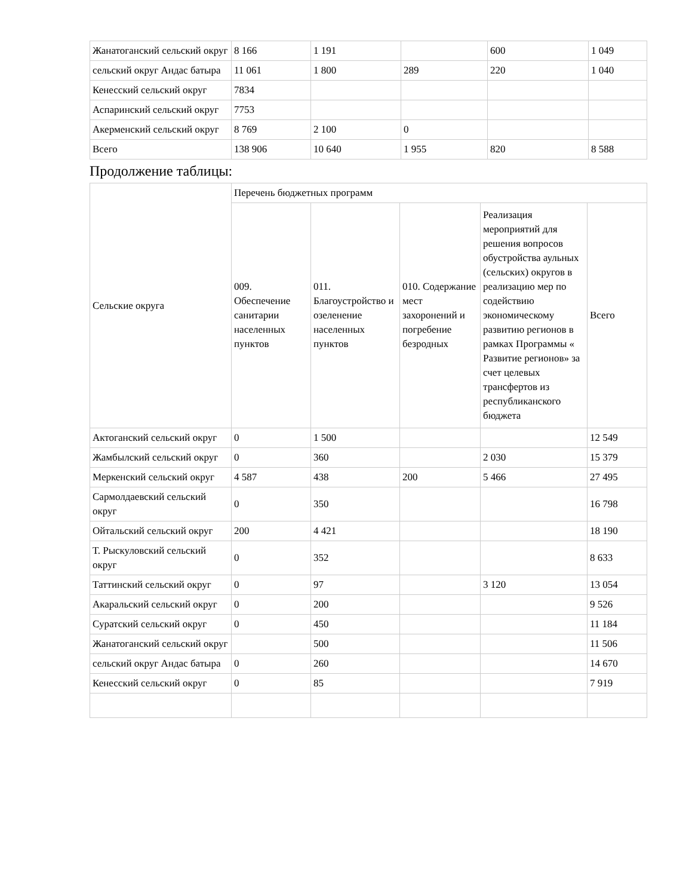| Жанатоганский сельский округ | 8 166 | 1 191 | | 600 | 1 049 |
| сельский округ Андас батыра | 11 061 | 1 800 | 289 | 220 | 1 040 |
| Кенесский сельский округ | 7834 | | | | |
| Аспаринский сельский округ | 7753 | | | | |
| Акерменский сельский округ | 8 769 | 2 100 | 0 | | |
| Всего | 138 906 | 10 640 | 1 955 | 820 | 8 588 |
Продолжение таблицы:
| Сельские округа | Перечень бюджетных программ | | | | |
| | 009. Обеспечение санитарии населенных пунктов | 011. Благоустройство и озеленение населенных пунктов | 010. Содержание мест захоронений и погребение безродных | Реализация мероприятий для решения вопросов обустройства аульных (сельских) округов в реализацию мер по содействию экономическому развитию регионов в рамках Программы « Развитие регионов» за счет целевых трансфертов из республиканского бюджета | Всего |
| Актоганский сельский округ | 0 | 1 500 | | | 12 549 |
| Жамбылский сельский округ | 0 | 360 | | 2 030 | 15 379 |
| Меркенский сельский округ | 4 587 | 438 | 200 | 5 466 | 27 495 |
| Сармолдаевский сельский округ | 0 | 350 | | | 16 798 |
| Ойтальский сельский округ | 200 | 4 421 | | | 18 190 |
| Т. Рыскуловский сельский округ | 0 | 352 | | | 8 633 |
| Таттинский сельский округ | 0 | 97 | | 3 120 | 13 054 |
| Акаральский сельский округ | 0 | 200 | | | 9 526 |
| Суратский сельский округ | 0 | 450 | | | 11 184 |
| Жанатоганский сельский округ | | 500 | | | 11 506 |
| сельский округ Андас батыра | 0 | 260 | | | 14 670 |
| Кенесский сельский округ | 0 | 85 | | | 7 919 |